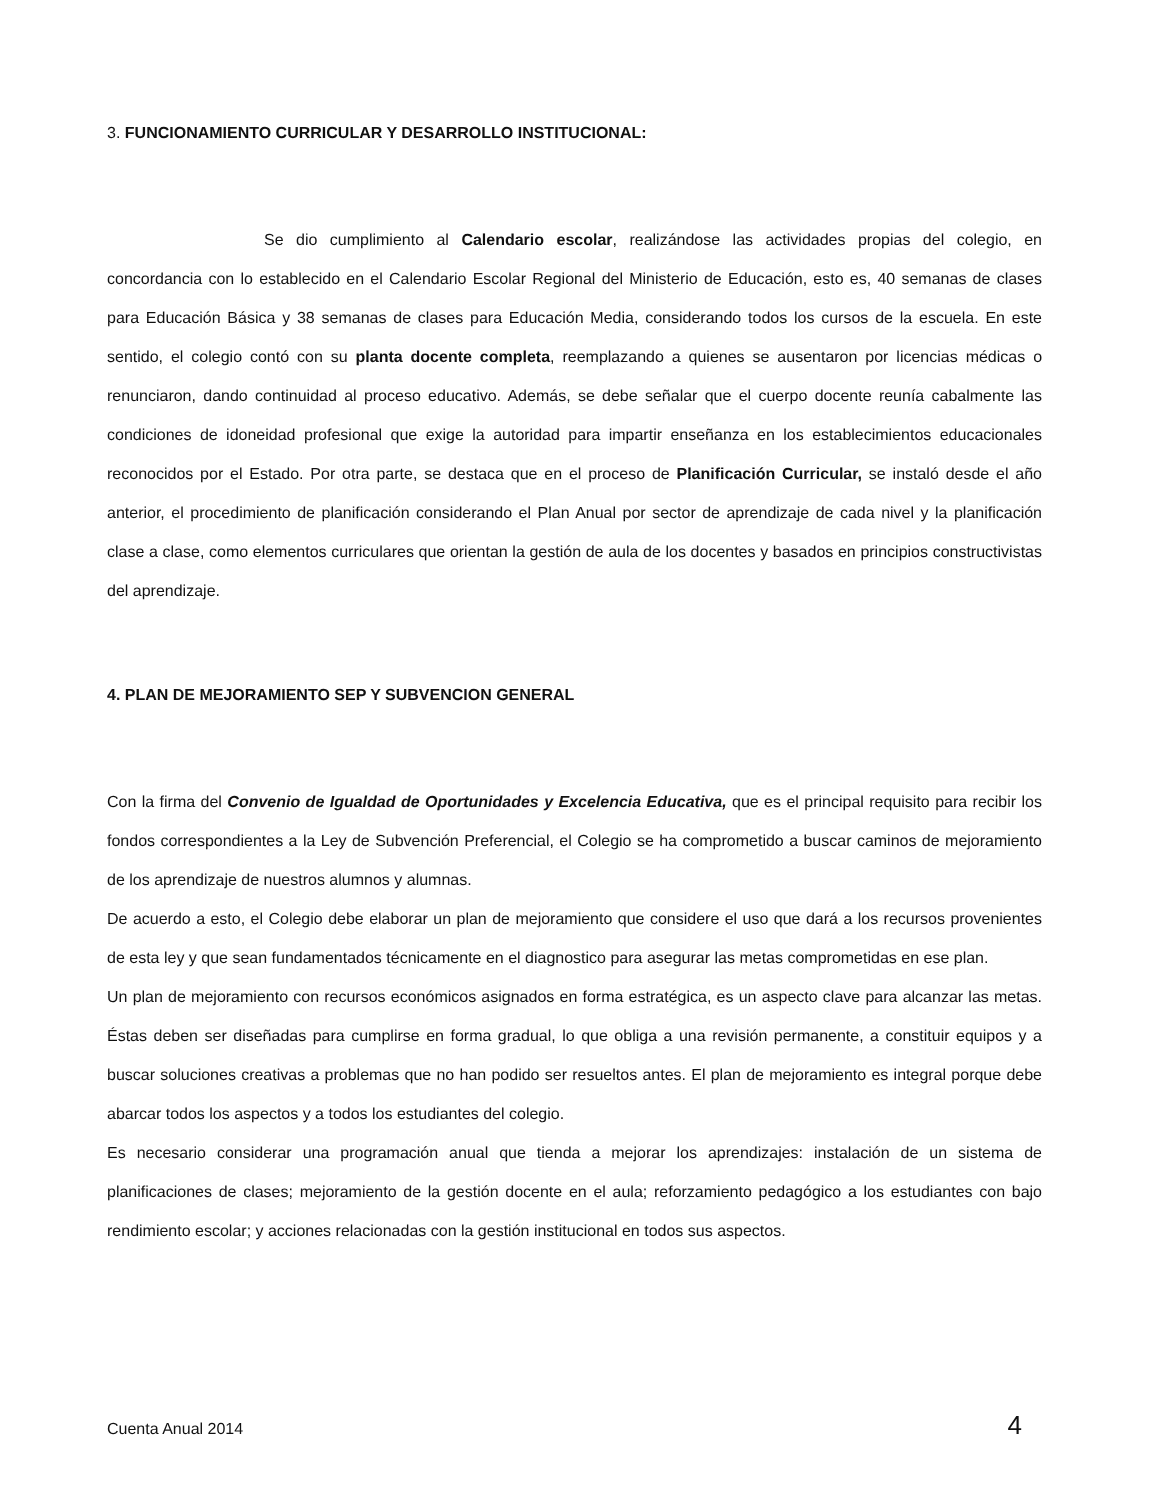3. FUNCIONAMIENTO CURRICULAR Y DESARROLLO INSTITUCIONAL:
Se dio cumplimiento al Calendario escolar, realizándose las actividades propias del colegio, en concordancia con lo establecido en el Calendario Escolar Regional del Ministerio de Educación, esto es, 40 semanas de clases para Educación Básica y 38 semanas de clases para Educación Media, considerando todos los cursos de la escuela. En este sentido, el colegio contó con su planta docente completa, reemplazando a quienes se ausentaron por licencias médicas o renunciaron, dando continuidad al proceso educativo. Además, se debe señalar que el cuerpo docente reunía cabalmente las condiciones de idoneidad profesional que exige la autoridad para impartir enseñanza en los establecimientos educacionales reconocidos por el Estado. Por otra parte, se destaca que en el proceso de Planificación Curricular, se instaló desde el año anterior, el procedimiento de planificación considerando el Plan Anual por sector de aprendizaje de cada nivel y la planificación clase a clase, como elementos curriculares que orientan la gestión de aula de los docentes y basados en principios constructivistas del aprendizaje.
4. PLAN DE MEJORAMIENTO SEP Y SUBVENCION GENERAL
Con la firma del Convenio de Igualdad de Oportunidades y Excelencia Educativa, que es el principal requisito para recibir los fondos correspondientes a la Ley de Subvención Preferencial, el Colegio se ha comprometido a buscar caminos de mejoramiento de los aprendizaje de nuestros alumnos y alumnas.
De acuerdo a esto, el Colegio debe elaborar un plan de mejoramiento que considere el uso que dará a los recursos provenientes de esta ley y que sean fundamentados técnicamente en el diagnostico para asegurar las metas comprometidas en ese plan.
Un plan de mejoramiento con recursos económicos asignados en forma estratégica, es un aspecto clave para alcanzar las metas. Éstas deben ser diseñadas para cumplirse en forma gradual, lo que obliga a una revisión permanente, a constituir equipos y a buscar soluciones creativas a problemas que no han podido ser resueltos antes. El plan de mejoramiento es integral porque debe abarcar todos los aspectos y a todos los estudiantes del colegio.
Es necesario considerar una programación anual que tienda a mejorar los aprendizajes: instalación de un sistema de planificaciones de clases; mejoramiento de la gestión docente en el aula; reforzamiento pedagógico a los estudiantes con bajo rendimiento escolar; y acciones relacionadas con la gestión institucional en todos sus aspectos.
Cuenta Anual 2014 4